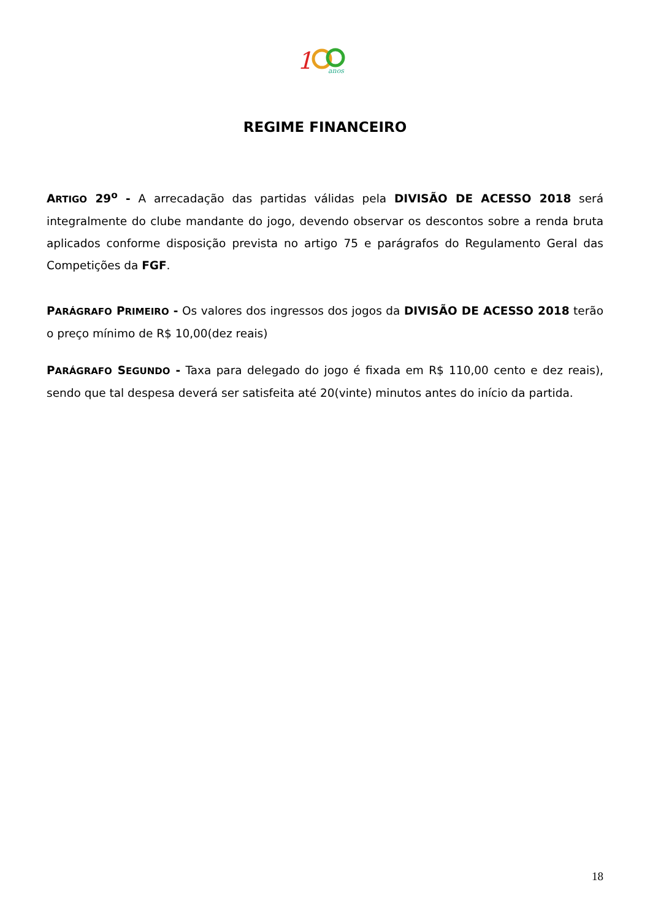1
anos
REGIME FINANCEIRO
ARTIGO 29<sup>o</sup> - A arrecadação das partidas válidas pela DIVISÃO DE ACESSO 2018 será integralmente do clube mandante do jogo, devendo observar os descontos sobre a renda bruta aplicados conforme disposição prevista no artigo 75 e parágrafos do Regulamento Geral das Competições da FGF.
PARÁGRAFO PRIMEIRO - Os valores dos ingressos dos jogos da DIVISÃO DE ACESSO 2018 terão o preço mínimo de R$ 10,00(dez reais)
PARÁGRAFO SEGUNDO - Taxa para delegado do jogo é fixada em R$ 110,00 cento e dez reais), sendo que tal despesa deverá ser satisfeita até 20(vinte) minutos antes do início da partida.
18